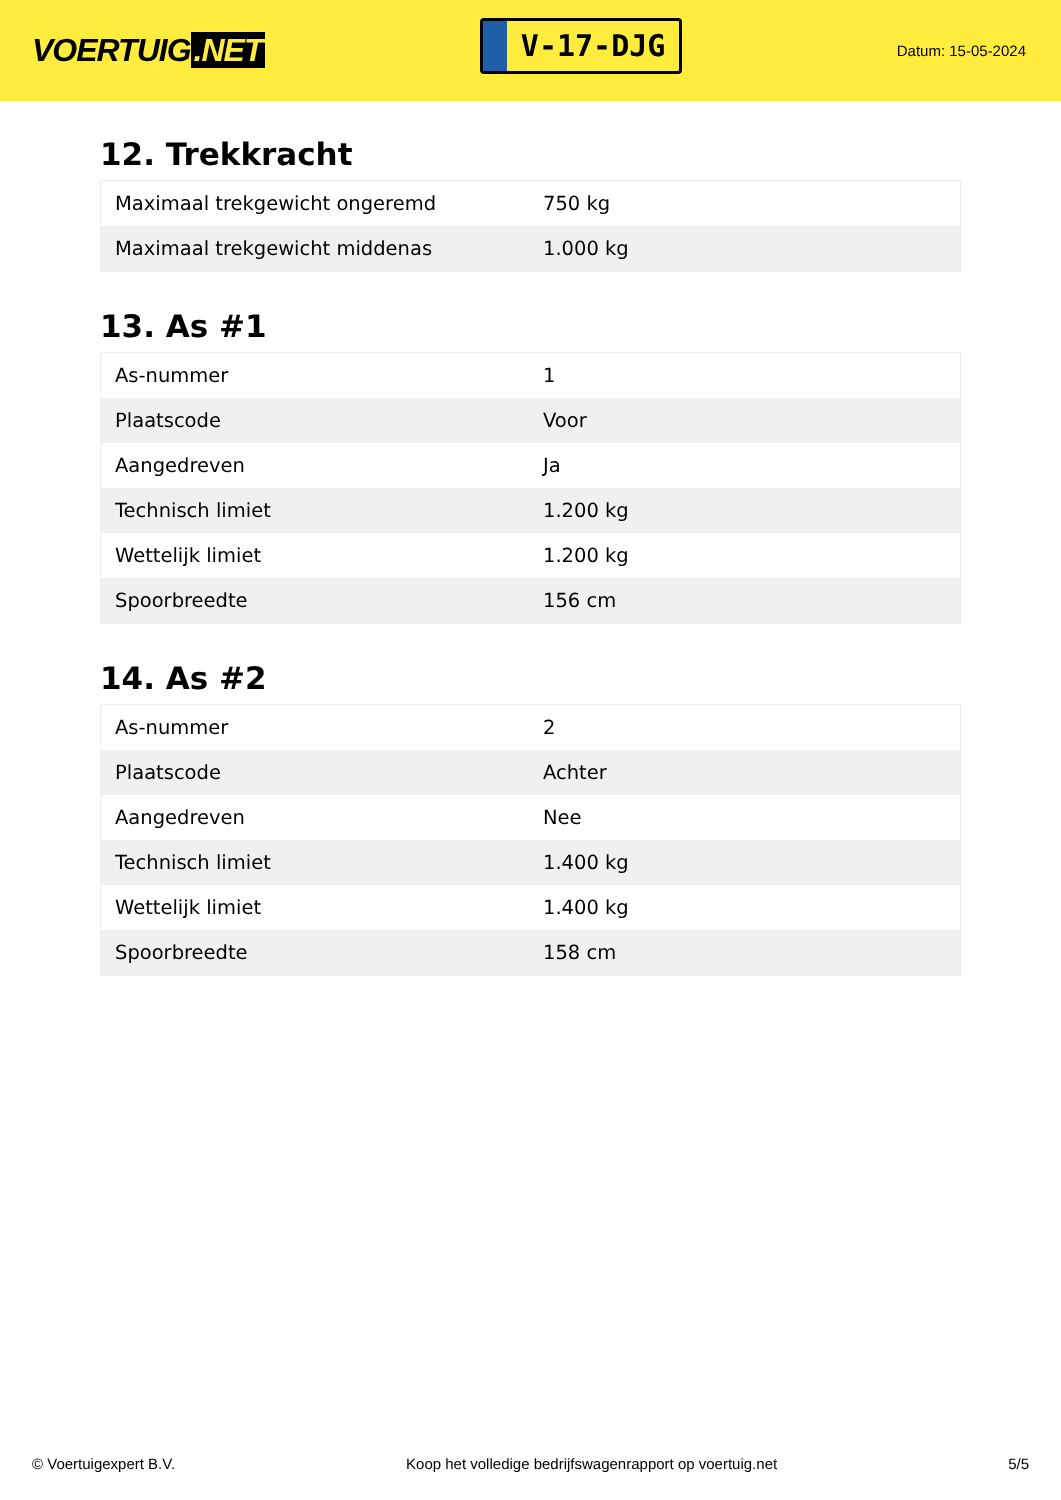VOERTUIG.NET
V-17-DJG
Datum: 15-05-2024
12. Trekkracht
| Maximaal trekgewicht ongeremd | 750 kg |
| Maximaal trekgewicht middenas | 1.000 kg |
13. As #1
| As-nummer | 1 |
| Plaatscode | Voor |
| Aangedreven | Ja |
| Technisch limiet | 1.200 kg |
| Wettelijk limiet | 1.200 kg |
| Spoorbreedte | 156 cm |
14. As #2
| As-nummer | 2 |
| Plaatscode | Achter |
| Aangedreven | Nee |
| Technisch limiet | 1.400 kg |
| Wettelijk limiet | 1.400 kg |
| Spoorbreedte | 158 cm |
© Voertuigexpert B.V. Koop het volledige bedrijfswagenrapport op voertuig.net 5/5